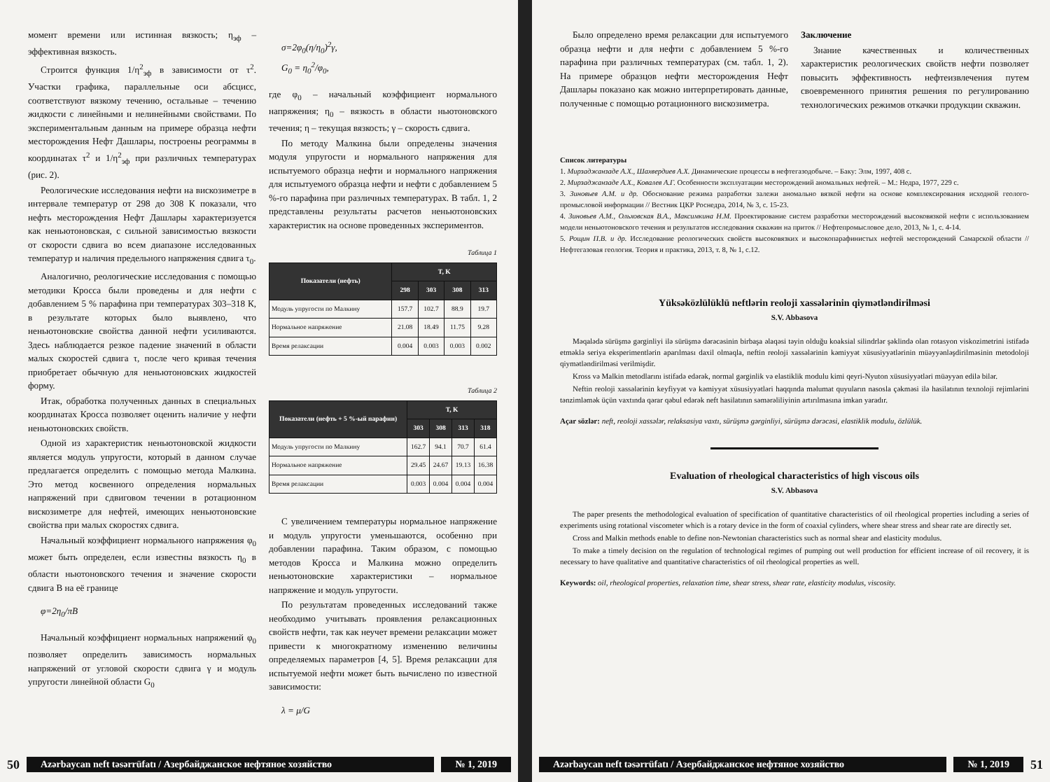момент времени или истинная вязкость; η<sub>эф</sub> – эффективная вязкость.
Строится функция 1/η<sup>2</sup><sub>эф</sub> в зависимости от τ<sup>2</sup>. Участки графика, параллельные оси абсцисс, соответствуют вязкому течению, остальные – течению жидкости с линейными и нелинейными свойствами. По экспериментальным данным на примере образца нефти месторождения Нефт Дашлары, построены реограммы в координатах τ<sup>2</sup> и 1/η<sup>2</sup><sub>эф</sub> при различных температурах (рис. 2).
Реологические исследования нефти на вискозиметре в интервале температур от 298 до 308 К показали, что нефть месторождения Нефт Дашлары характеризуется как неньютоновская, с сильной зависимостью вязкости от скорости сдвига во всем диапазоне исследованных температур и наличия предельного напряжения сдвига τ<sub>0</sub>.
Аналогично, реологические исследования с помощью методики Кросса были проведены и для нефти с добавлением 5 % парафина при температурах 303–318 К, в результате которых было выявлено, что неньютоновские свойства данной нефти усиливаются. Здесь наблюдается резкое падение значений в области малых скоростей сдвига τ, после чего кривая течения приобретает обычную для неньютоновских жидкостей форму.
Итак, обработка полученных данных в специальных координатах Кросса позволяет оценить наличие у нефти неньютоновских свойств.
Одной из характеристик неньютоновской жидкости является модуль упругости, который в данном случае предлагается определить с помощью метода Малкина. Это метод косвенного определения нормальных напряжений при сдвиговом течении в ротационном вискозиметре для нефтей, имеющих неньютоновские свойства при малых скоростях сдвига.
Начальный коэффициент нормального напряжения φ<sub>0</sub> может быть определен, если известны вязкость η<sub>0</sub> в области ньютоновского течения и значение скорости сдвига B на её границе
φ=2η<sub>0</sub>/πB
Начальный коэффициент нормальных напряжений φ<sub>0</sub> позволяет определить зависимость нормальных напряжений от угловой скорости сдвига γ и модуль упругости линейной области G<sub>0</sub>
σ=2φ<sub>0</sub>(η/η<sub>0</sub>)<sup>2</sup>γ,
G<sub>0</sub> = η<sub>0</sub><sup>2</sup>/φ<sub>0</sub>,
где φ<sub>0</sub> – начальный коэффициент нормального напряжения; η<sub>0</sub> – вязкость в области ньютоновского течения; η – текущая вязкость; γ – скорость сдвига.
По методу Малкина были определены значения модуля упругости и нормального напряжения для испытуемого образца нефти и нормального напряжения для испытуемого образца нефти и нефти с добавлением 5 %-го парафина при различных температурах. В табл. 1, 2 представлены результаты расчетов неньютоновских характеристик на основе проведенных экспериментов.
Таблица 1
| Показатели (нефть) | T, K | | | |
| --- | --- | --- | --- | --- |
| | 298 | 303 | 308 | 313 |
| Модуль упругости по Малкину | 157.7 | 102.7 | 88.9 | 19.7 |
| Нормальное напряжение | 21.08 | 18.49 | 11.75 | 9.28 |
| Время релаксации | 0.004 | 0.003 | 0.003 | 0.002 |
Таблица 2
| Показатели (нефть + 5 %-ый парафин) | T, K | | | |
| --- | --- | --- | --- | --- |
| | 303 | 308 | 313 | 318 |
| Модуль упругости по Малкину | 162.7 | 94.1 | 70.7 | 61.4 |
| Нормальное напряжение | 29.45 | 24.67 | 19.13 | 16.38 |
| Время релаксации | 0.003 | 0.004 | 0.004 | 0.004 |
С увеличением температуры нормальное напряжение и модуль упругости уменьшаются, особенно при добавлении парафина. Таким образом, с помощью методов Кросса и Малкина можно определить неньютоновские характеристики – нормальное напряжение и модуль упругости.
По результатам проведенных исследований также необходимо учитывать проявления релаксационных свойств нефти, так как неучет времени релаксации может привести к многократному изменению величины определяемых параметров [4, 5]. Время релаксации для испытуемой нефти может быть вычислено по известной зависимости:
λ = μ/G
50 Azərbaycan neft təsərrüfatı / Азербайджанское нефтяное хозяйство № 1, 2019
Было определено время релаксации для испытуемого образца нефти и для нефти с добавлением 5 %-го парафина при различных температурах (см. табл. 1, 2). На примере образцов нефти месторождения Нефт Дашлары показано как можно интерпретировать данные, полученные с помощью ротационного вискозиметра.
Заключение
Знание качественных и количественных характеристик реологических свойств нефти позволяет повысить эффективность нефтеизвлечения путем своевременного принятия решения по регулированию технологических режимов откачки продукции скважин.
Список литературы
1. Мирзаджанзаде А.Х., Шахвердиев А.Х. Динамические процессы в нефтегазодобыче. – Баку: Элм, 1997, 408 с.
2. Мирзаджанзаде А.Х., Ковалев А.Г. Особенности эксплуатации месторождений аномальных нефтей. – М.: Недра, 1977, 229 с.
3. Зиновьев А.М. и др. Обоснование режима разработки залежи аномально вязкой нефти на основе комплексирования исходной геолого-промысловой информации // Вестник ЦКР Роснедра, 2014, № 3, с. 15-23.
4. Зиновьев А.М., Ольховская В.А., Максимкина Н.М. Проектирование систем разработки месторождений высоковязкой нефти с использованием модели неньютоновского течения и результатов исследования скважин на приток // Нефтепромысловое дело, 2013, № 1, с. 4-14.
5. Рощин П.В. и др. Исследование реологических свойств высоковязких и высокопарафинистых нефтей месторождений Самарской области // Нефтегазовая геология. Теория и практика, 2013, т. 8, № 1, с.12.
Yüksəközlülüklü neftlərin reoloji xassələrinin qiymətləndirilməsi
S.V. Abbasova
Məqalədə sürüşmə gərginliyi ilə sürüşmə dərəcəsinin birbaşa əlaqəsi təyin olduğu koaksial silindrlər şəklində olan rotasyon viskozimetrini istifadə etməklə seriya eksperimentlərin aparılması daxil olmaqla, neftin reoloji xassələrinin kəmiyyət xüsusiyyətlərinin müəyyənləşdirilməsinin metodoloji qiymətləndirilməsi verilmişdir.
Kross və Malkin metodlarını istifadə edərək, normal gərginlik və elastiklik modulu kimi qeyri-Nyuton xüsusiyyətləri müəyyən edilə bilər.
Neftin reoloji xassələrinin keyfiyyət və kəmiyyət xüsusiyyətləri haqqında məlumat quyuların nasosla çəkməsi ilə hasilatının texnoloji rejimlərini tənzimləmək üçün vaxtında qərar qəbul edərək neft hasilatının səmərəliliyinin artırılmasına imkan yaradır.
Açar sözlər: neft, reoloji xassələr, relaksasiya vaxtı, sürüşmə gərginliyi, sürüşmə dərəcəsi, elastiklik modulu, özlülük.
Evaluation of rheological characteristics of high viscous oils
S.V. Abbasova
The paper presents the methodological evaluation of specification of quantitative characteristics of oil rheological properties including a series of experiments using rotational viscometer which is a rotary device in the form of coaxial cylinders, where shear stress and shear rate are directly set.
Cross and Malkin methods enable to define non-Newtonian characteristics such as normal shear and elasticity modulus.
To make a timely decision on the regulation of technological regimes of pumping out well production for efficient increase of oil recovery, it is necessary to have qualitative and quantitative characteristics of oil rheological properties as well.
Keywords: oil, rheological properties, relaxation time, shear stress, shear rate, elasticity modulus, viscosity.
Azərbaycan neft təsərrüfatı / Азербайджанское нефтяное хозяйство № 1, 2019 51